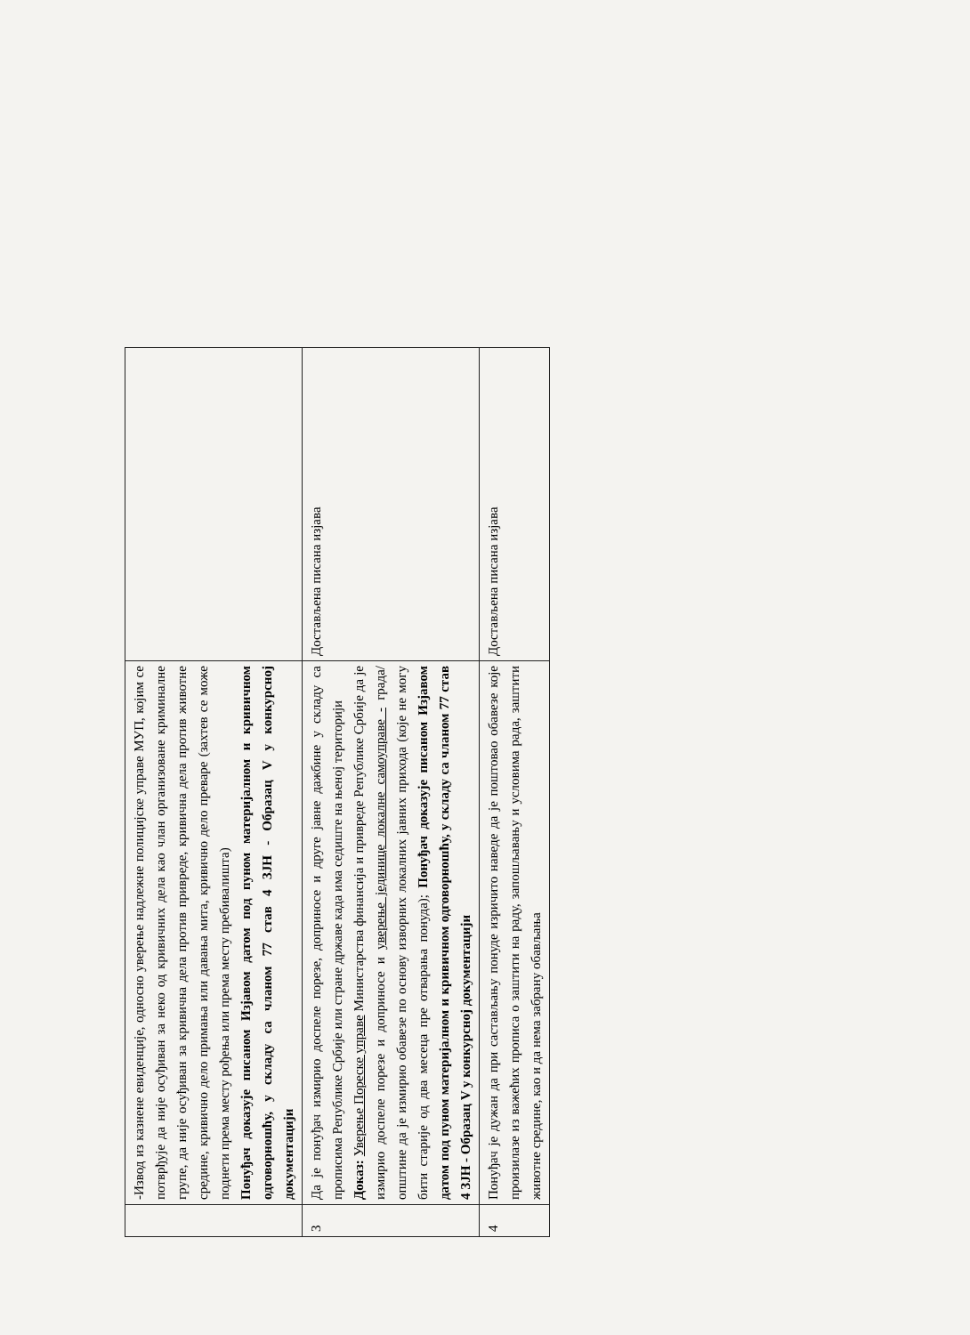| | -Извод из казнене евиденције, односно уверење надлежне полицијске управе МУП, којим се потврђује да није осуђиван за неко од кривичних дела као члан организоване криминалне групе, да није осуђиван за кривична дела против привреде, кривична дела против животне средине, кривично дело примања или давања мита, кривично дело преваре (захтев се може поднети према месту рођења или према месту пребивалишта) Понуђач доказује писаном Изјавом датом под пуном материјалном и кривичном одговорношћу, у складу са чланом 77 став 4 ЗЈН - Образац V у конкурсној документацији | |
| 3 | Да је понуђач измирио доспеле порезе, доприносе и друге јавне дажбине у складу са прописима Републике Србије или стране државе када има седиште на њеној територији Доказ: Уверење Пореске управе Министарства финансија и привреде Републике Србије да је измирио доспеле порезе и доприносе и уверење јединице локалне самоуправе - града/општине да је измирио обавезе по основу изворних локалних јавних прихода (које не могу бити старије од два месеца пре отварања понуда); Понуђач доказује писаном Изјавом датом под пуном материјалном и кривичном одговорношћу, у складу са чланом 77 став 4 ЗЈН - Образац V у конкурсној документацији | Достављена писана изјава |
| 4 | Понуђач је дужан да при састављању понуде изричито наведе да је поштовао обавезе које произилазе из важећих прописа о заштити на раду, запошљавању и условима рада, заштити животне средине, као и да нема забрану обављања | Достављена писана изјава |